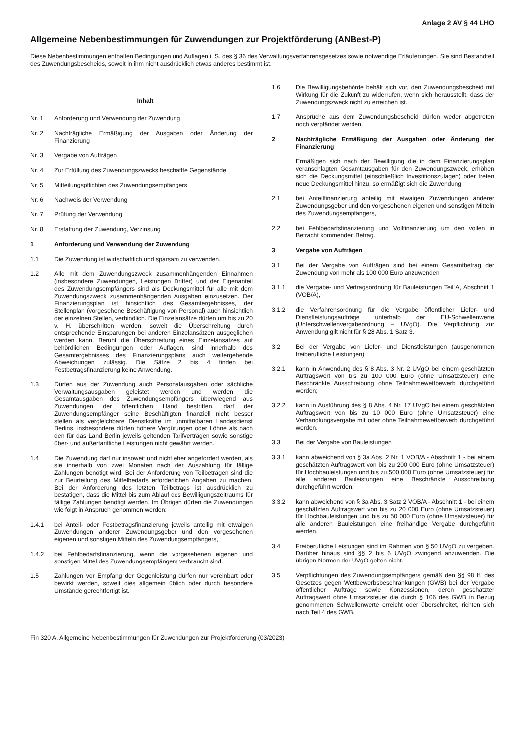Anlage 2 AV § 44 LHO
Allgemeine Nebenbestimmungen für Zuwendungen zur Projektförderung (ANBest-P)
Diese Nebenbestimmungen enthalten Bedingungen und Auflagen i. S. des § 36 des Verwaltungsverfahrensgesetzes sowie notwendige Erläuterungen. Sie sind Bestandteil des Zuwendungsbescheids, soweit in ihm nicht ausdrücklich etwas anderes bestimmt ist.
Inhalt
Nr. 1 Anforderung und Verwendung der Zuwendung
Nr. 2 Nachträgliche Ermäßigung der Ausgaben oder Änderung der Finanzierung
Nr. 3 Vergabe von Aufträgen
Nr. 4 Zur Erfüllung des Zuwendungszwecks beschaffte Gegenstände
Nr. 5 Mitteilungspflichten des Zuwendungsempfängers
Nr. 6 Nachweis der Verwendung
Nr. 7 Prüfung der Verwendung
Nr. 8 Erstattung der Zuwendung, Verzinsung
1 Anforderung und Verwendung der Zuwendung
1.1 Die Zuwendung ist wirtschaftlich und sparsam zu verwenden.
1.2 Alle mit dem Zuwendungszweck zusammenhängenden Einnahmen (insbesondere Zuwendungen, Leistungen Dritter) und der Eigenanteil des Zuwendungsempfängers sind als Deckungsmittel für alle mit dem Zuwendungszweck zusammenhängenden Ausgaben einzusetzen. Der Finanzierungsplan ist hinsichtlich des Gesamtergebnisses, der Stellenplan (vorgesehene Beschäftigung von Personal) auch hinsichtlich der einzelnen Stellen, verbindlich. Die Einzelansätze dürfen um bis zu 20 v. H. überschritten werden, soweit die Überschreitung durch entsprechende Einsparungen bei anderen Einzelansätzen ausgeglichen werden kann. Beruht die Überschreitung eines Einzelansatzes auf behördlichen Bedingungen oder Auflagen, sind innerhalb des Gesamtergebnisses des Finanzierungsplans auch weitergehende Abweichungen zulässig. Die Sätze 2 bis 4 finden bei Festbetragsfinanzierung keine Anwendung.
1.3 Dürfen aus der Zuwendung auch Personalausgaben oder sächliche Verwaltungsausgaben geleistet werden und werden die Gesamtausgaben des Zuwendungsempfängers überwiegend aus Zuwendungen der öffentlichen Hand bestritten, darf der Zuwendungsempfänger seine Beschäftigten finanziell nicht besser stellen als vergleichbare Dienstkräfte im unmittelbaren Landesdienst Berlins, insbesondere dürfen höhere Vergütungen oder Löhne als nach den für das Land Berlin jeweils geltenden Tarifverträgen sowie sonstige über- und außertarifliche Leistungen nicht gewährt werden.
1.4 Die Zuwendung darf nur insoweit und nicht eher angefordert werden, als sie innerhalb von zwei Monaten nach der Auszahlung für fällige Zahlungen benötigt wird. Bei der Anforderung von Teilbeträgen sind die zur Beurteilung des Mittelbedarfs erforderlichen Angaben zu machen. Bei der Anforderung des letzten Teilbetrags ist ausdrücklich zu bestätigen, dass die Mittel bis zum Ablauf des Bewilligungszeitraums für fällige Zahlungen benötigt werden. Im Übrigen dürfen die Zuwendungen wie folgt in Anspruch genommen werden:
1.4.1 bei Anteil- oder Festbetragsfinanzierung jeweils anteilig mit etwaigen Zuwendungen anderer Zuwendungsgeber und den vorgesehenen eigenen und sonstigen Mitteln des Zuwendungsempfängers,
1.4.2 bei Fehlbedarfsfinanzierung, wenn die vorgesehenen eigenen und sonstigen Mittel des Zuwendungsempfängers verbraucht sind.
1.5 Zahlungen vor Empfang der Gegenleistung dürfen nur vereinbart oder bewirkt werden, soweit dies allgemein üblich oder durch besondere Umstände gerechtfertigt ist.
1.6 Die Bewilligungsbehörde behält sich vor, den Zuwendungsbescheid mit Wirkung für die Zukunft zu widerrufen, wenn sich herausstellt, dass der Zuwendungszweck nicht zu erreichen ist.
1.7 Ansprüche aus dem Zuwendungsbescheid dürfen weder abgetreten noch verpfändet werden.
2 Nachträgliche Ermäßigung der Ausgaben oder Änderung der Finanzierung
Ermäßigen sich nach der Bewilligung die in dem Finanzierungsplan veranschlagten Gesamtausgaben für den Zuwendungszweck, erhöhen sich die Deckungsmittel (einschließlich Investitionszulagen) oder treten neue Deckungsmittel hinzu, so ermäßigt sich die Zuwendung
2.1 bei Anteilfinanzierung anteilig mit etwaigen Zuwendungen anderer Zuwendungsgeber und den vorgesehenen eigenen und sonstigen Mitteln des Zuwendungsempfängers,
2.2 bei Fehlbedarfsfinanzierung und Vollfinanzierung um den vollen in Betracht kommenden Betrag.
3 Vergabe von Aufträgen
3.1 Bei der Vergabe von Aufträgen sind bei einem Gesamtbetrag der Zuwendung von mehr als 100 000 Euro anzuwenden
3.1.1 die Vergabe- und Vertragsordnung für Bauleistungen Teil A, Abschnitt 1 (VOB/A),
3.1.2 die Verfahrensordnung für die Vergabe öffentlicher Liefer- und Dienstleistungsaufträge unterhalb der EU-Schwellenwerte (Unterschwellenvergabeordnung – UVgO). Die Verpflichtung zur Anwendung gilt nicht für § 28 Abs. 1 Satz 3.
3.2 Bei der Vergabe von Liefer- und Dienstleistungen (ausgenommen freiberufliche Leistungen)
3.2.1 kann in Anwendung des § 8 Abs. 3 Nr. 2 UVgO bei einem geschätzten Auftragswert von bis zu 100 000 Euro (ohne Umsatzsteuer) eine Beschränkte Ausschreibung ohne Teilnahmewettbewerb durchgeführt werden;
3.2.2 kann in Ausführung des § 8 Abs. 4 Nr. 17 UVgO bei einem geschätzten Auftragswert von bis zu 10 000 Euro (ohne Umsatzsteuer) eine Verhandlungsvergabe mit oder ohne Teilnahmewettbewerb durchgeführt werden.
3.3 Bei der Vergabe von Bauleistungen
3.3.1 kann abweichend von § 3a Abs. 2 Nr. 1 VOB/A - Abschnitt 1 - bei einem geschätzten Auftragswert von bis zu 200 000 Euro (ohne Umsatzsteuer) für Hochbauleistungen und bis zu 500 000 Euro (ohne Umsatzsteuer) für alle anderen Bauleistungen eine Beschränkte Ausschreibung durchgeführt werden;
3.3.2 kann abweichend von § 3a Abs. 3 Satz 2 VOB/A - Abschnitt 1 - bei einem geschätzten Auftragswert von bis zu 20 000 Euro (ohne Umsatzsteuer) für Hochbauleistungen und bis zu 50 000 Euro (ohne Umsatzsteuer) für alle anderen Bauleistungen eine freihändige Vergabe durchgeführt werden.
3.4 Freiberufliche Leistungen sind im Rahmen von § 50 UVgO zu vergeben. Darüber hinaus sind §§ 2 bis 6 UVgO zwingend anzuwenden. Die übrigen Normen der UVgO gelten nicht.
3.5 Verpflichtungen des Zuwendungsempfängers gemäß den §§ 98 ff. des Gesetzes gegen Wettbewerbsbeschränkungen (GWB) bei der Vergabe öffentlicher Aufträge sowie Konzessionen, deren geschätzter Auftragswert ohne Umsatzsteuer die durch § 106 des GWB in Bezug genommenen Schwellenwerte erreicht oder überschreitet, richten sich nach Teil 4 des GWB.
Fin 320 A. Allgemeine Nebenbestimmungen für Zuwendungen zur Projektförderung (03/2023)